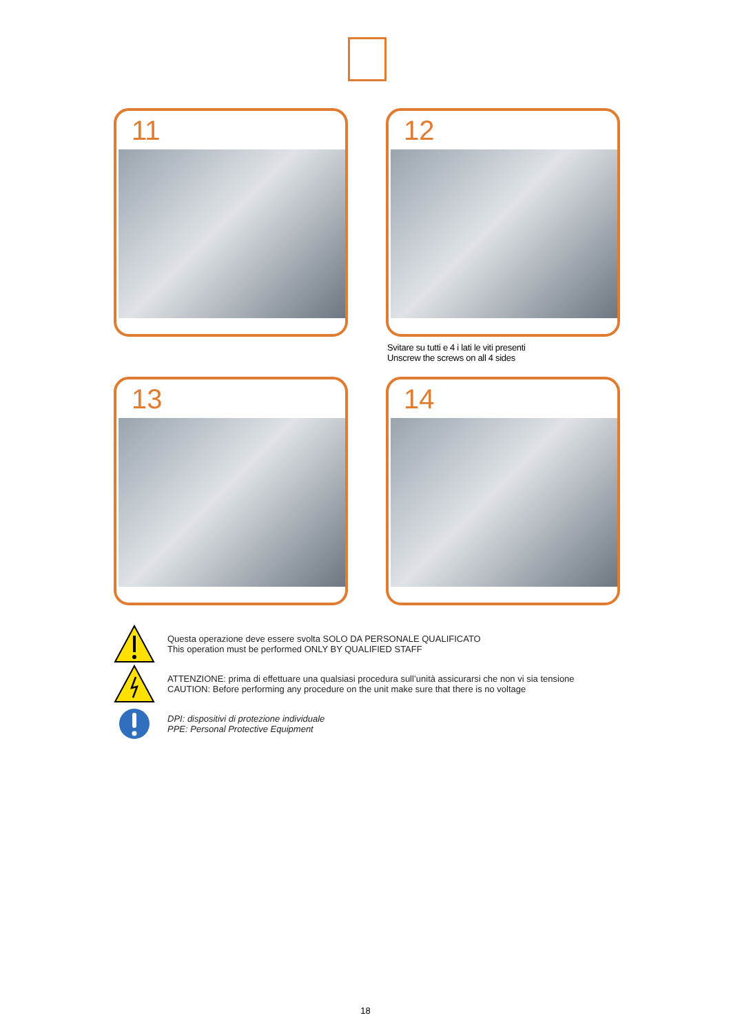11
12
Svitare su tutti e 4 i lati le viti presenti
Unscrew the screws on all 4 sides
13
14
Questa operazione deve essere svolta SOLO DA PERSONALE QUALIFICATO
This operation must be performed ONLY BY QUALIFIED STAFF
ATTENZIONE: prima di effettuare una qualsiasi procedura sull’unità assicurarsi che non vi sia tensione
CAUTION: Before performing any procedure on the unit make sure that there is no voltage
DPI: dispositivi di protezione individuale
PPE: Personal Protective Equipment
18